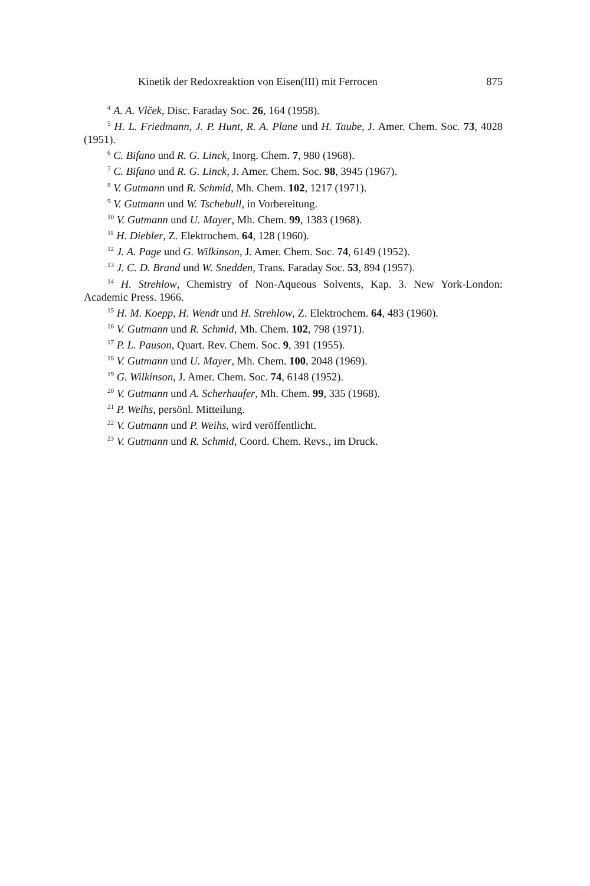Kinetik der Redoxreaktion von Eisen(III) mit Ferrocen 875
<sup>4</sup> A. A. Vlček, Disc. Faraday Soc. 26, 164 (1958).
<sup>5</sup> H. L. Friedmann, J. P. Hunt, R. A. Plane und H. Taube, J. Amer. Chem. Soc. 73, 4028 (1951).
<sup>6</sup> C. Bifano und R. G. Linck, Inorg. Chem. 7, 980 (1968).
<sup>7</sup> C. Bifano und R. G. Linck, J. Amer. Chem. Soc. 98, 3945 (1967).
<sup>8</sup> V. Gutmann und R. Schmid, Mh. Chem. 102, 1217 (1971).
<sup>9</sup> V. Gutmann und W. Tschebull, in Vorbereitung.
<sup>10</sup> V. Gutmann und U. Mayer, Mh. Chem. 99, 1383 (1968).
<sup>11</sup> H. Diebler, Z. Elektrochem. 64, 128 (1960).
<sup>12</sup> J. A. Page und G. Wilkinson, J. Amer. Chem. Soc. 74, 6149 (1952).
<sup>13</sup> J. C. D. Brand und W. Snedden, Trans. Faraday Soc. 53, 894 (1957).
<sup>14</sup> H. Strehlow, Chemistry of Non-Aqueous Solvents, Kap. 3. New York-London: Academic Press. 1966.
<sup>15</sup> H. M. Koepp, H. Wendt und H. Strehlow, Z. Elektrochem. 64, 483 (1960).
<sup>16</sup> V. Gutmann und R. Schmid, Mh. Chem. 102, 798 (1971).
<sup>17</sup> P. L. Pauson, Quart. Rev. Chem. Soc. 9, 391 (1955).
<sup>18</sup> V. Gutmann und U. Mayer, Mh. Chem. 100, 2048 (1969).
<sup>19</sup> G. Wilkinson, J. Amer. Chem. Soc. 74, 6148 (1952).
<sup>20</sup> V. Gutmann und A. Scherhaufer, Mh. Chem. 99, 335 (1968).
<sup>21</sup> P. Weihs, persönl. Mitteilung.
<sup>22</sup> V. Gutmann und P. Weihs, wird veröffentlicht.
<sup>23</sup> V. Gutmann und R. Schmid, Coord. Chem. Revs., im Druck.